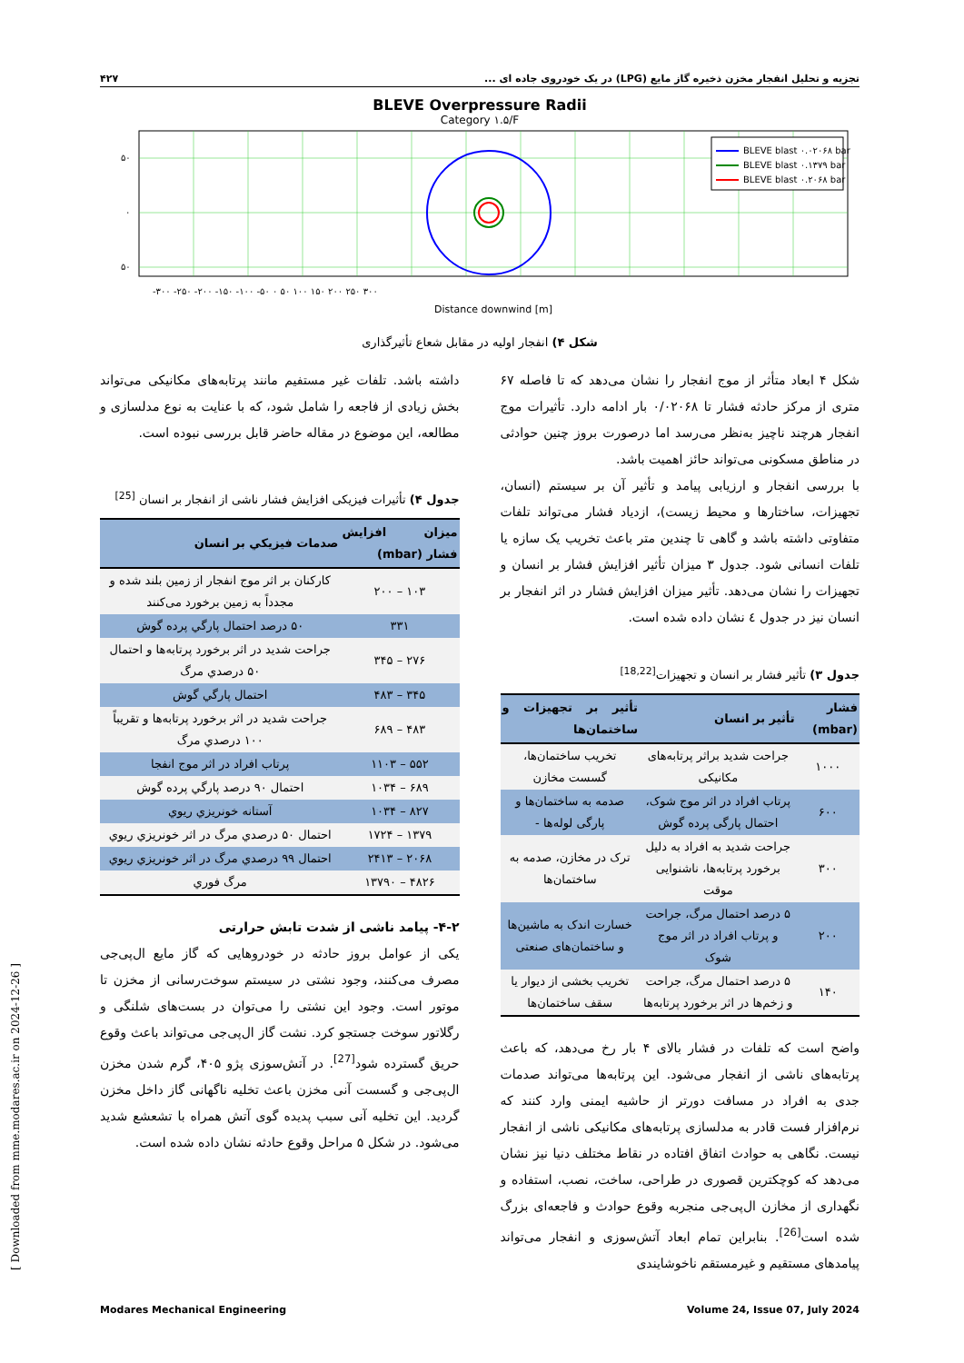تجزیه و تحلیل انفجار مخزن ذخیره گاز مایع (LPG) در یک خودروی جاده ای ... ۴۲۷
BLEVE Overpressure Radii
Category ۱.۵/F
BLEVE blast ۰.۰۲۰۶۸ bar
BLEVE blast ۰.۱۳۷۹ bar
BLEVE blast ۰.۲۰۶۸ bar
۵۰
۰
۵۰
-۳۰۰ -۲۵۰ -۲۰۰ -۱۵۰ -۱۰۰ -۵۰ ۰ ۵۰ ۱۰۰ ۱۵۰ ۲۰۰ ۲۵۰ ۳۰۰
Distance downwind [m]
شکل ۴) انفجار اولیه در مقابل شعاع تأثیرگذاری
شکل ۴ ابعاد متأثر از موج انفجار را نشان می‌دهد که تا فاصله ۶۷ متری از مرکز حادثه فشار تا ۰/۰۲۰۶۸ بار ادامه دارد. تأثیرات موج انفجار هرچند ناچیز به‌نظر می‌رسد اما درصورت بروز چنین حوادثی در مناطق مسکونی می‌تواند حائز اهمیت باشد.
با بررسی انفجار و ارزیابی پیامد و تأثیر آن بر سیستم (انسان، تجهیزات، ساختارها و محیط زیست)، ازدیاد فشار می‌تواند تلفات متفاوتی داشته باشد و گاهی تا چندین متر باعث تخریب یک سازه یا تلفات انسانی شود. جدول ۳ میزان تأثیر افزایش فشار بر انسان و تجهیزات را نشان می‌دهد. تأثیر میزان افزایش فشار در اثر انفجار بر انسان نیز در جدول ٤ نشان داده شده است.
جدول ۳) تأثیر فشار بر انسان و تجهیزات<sup>[18,22]</sup>
| فشار (mbar) | تأثیر بر انسان | تأثیر بر تجهیزات و ساختمان‌ها |
| --- | --- | --- |
| ۱۰۰۰ | جراحت شدید براثر پرتابه‌های مکانیکی | تخریب ساختمان‌ها، گسست مخازن |
| ۶۰۰ | پرتاب افراد در اثر موج شوک، احتمال پارگی پرده گوش | صدمه به ساختمان‌ها و پارگی لوله‌ها - |
| ۳۰۰ | جراحت شدید به افراد به دلیل برخورد پرتابه‌ها، ناشنوایی موقت | ترک در مخازن، صدمه به ساختمان‌ها |
| ۲۰۰ | ۵ درصد احتمال مرگ، جراحت و پرتاب افراد در اثر موج شوک | خسارت اندک به ماشین‌ها و ساختمان‌های صنعتی |
| ۱۴۰ | ۵ درصد احتمال مرگ، جراحت و زخم‌ها در اثر برخورد پرتابه‌ها | تخریب بخشی از دیوار یا سقف ساختمان‌ها |
واضح است که تلفات در فشار بالای ۴ بار رخ می‌دهد، که باعث پرتابه‌های ناشی از انفجار می‌شود. این پرتابه‌ها می‌تواند صدمات جدی به افراد در مسافت دورتر از حاشیه ایمنی وارد کنند که نرم‌افزار فست قادر به مدلسازی پرتابه‌های مکانیکی ناشی از انفجار نیست. نگاهی به حوادث اتفاق افتاده در نقاط مختلف دنیا نیز نشان می‌دهد که کوچکترین قصوری در طراحی، ساخت، نصب، استفاده و نگهداری از مخازن ال‌پی‌جی منجربه وقوع حوادث و فاجعه‌ای بزرگ شده است<sup>[26]</sup>. بنابراین تمام ابعاد آتش‌سوزی و انفجار می‌تواند پیامدهای مستقیم و غیرمستقم ناخوشایندی
داشته باشد. تلفات غیر مستفیم مانند پرتابه‌های مکانیکی می‌تواند بخش زیادی از فاجعه را شامل شود، که با عنایت به نوع مدلسازی و مطالعه، این موضوع در مقاله حاضر قابل بررسی نبوده است.
جدول ۴) تأثیرات فیزیکی افزایش فشار ناشی از انفجار بر انسان <sup>[25]</sup>
| میزان افزایش فشار (mbar) | صدمات فیزیکي بر انسان |
| --- | --- |
| ۱۰۳ – ۲۰۰ | کارکنان بر اثر موج انفجار از زمین بلند شده و مجدداً به زمین برخورد می‌کنند |
| ۳۳۱ | ۵۰ درصد احتمال پارگي پرده گوش |
| ۲۷۶ – ۳۴۵ | جراحت شدید در اثر برخورد پرتابه‌ها و احتمال ۵۰ درصدي مرگ |
| ۳۴۵ – ۴۸۳ | احتمال پارگي گوش |
| ۴۸۳ – ۶۸۹ | جراحت شدید در اثر برخورد پرتابه‌ها و تقریباً ۱۰۰ درصدي مرگ |
| ۵۵۲ – ۱۱۰۳ | پرتاب افراد در اثر موج انفجا |
| ۶۸۹ – ۱۰۳۴ | احتمال ۹۰ درصد پارگي پرده گوش |
| ۸۲۷ – ۱۰۳۴ | آستانه خونریزي ریوي |
| ۱۳۷۹ – ۱۷۲۴ | احتمال ۵۰ درصدي مرگ در اثر خونریزي ریوي |
| ۲۰۶۸ – ۲۴۱۳ | احتمال ۹۹ درصدي مرگ در اثر خونریزي ریوي |
| ۴۸۲۶ – ۱۳۷۹۰ | مرگ فوري |
۴-۲- پیامد ناشی از شدت تابش حرارتی
یکی از عوامل بروز حادثه در خودروهایی که گاز مایع ال‌پی‌جی مصرف می‌کنند، وجود نشتی در سیستم سوخت‌رسانی از مخزن تا موتور است. وجود این نشتی را می‌توان در بست‌های شلنگی و رگلاتور سوخت جستجو کرد. نشت گاز ال‌پی‌جی می‌تواند باعث وقوع حریق گسترده شود<sup>[27]</sup>. در آتش‌سوزی پژو ۴۰۵، گرم شدن مخزن ال‌پی‌جی و گسست آنی مخزن باعث تخلیه ناگهانی گاز داخل مخزن گردید. این تخلیه آنی سبب پدیده گوی آتش همراه با تشعشع شدید می‌شود. در شکل ۵ مراحل وقوع حادثه نشان داده شده است.
Modares Mechanical Engineering Volume 24, Issue 07, July 2024
[ Downloaded from mme.modares.ac.ir on 2024-12-26 ]